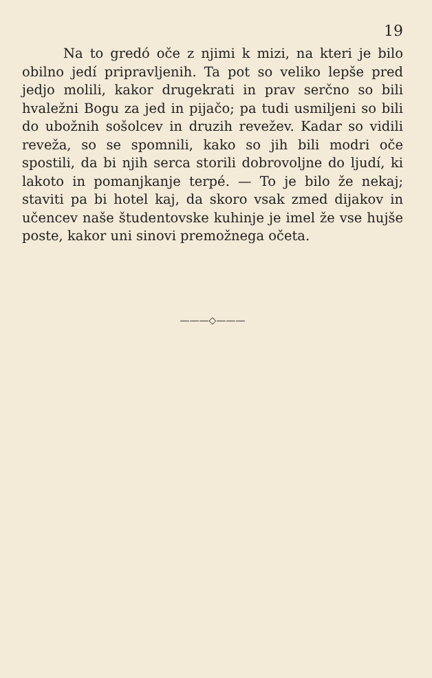19
Na to gredó oče z njimi k mizi, na kteri je bilo obilno jedí pripravljenih. Ta pot so veliko lepše pred jedjo molili, kakor druge­krati in prav serčno so bili hvaležni Bogu za jed in pijačo; pa tudi usmiljeni so bili do ubožnih sošolcev in druzih revežev. Kadar so vidili reveža, so se spomnili, kako so jih bili modri oče spostili, da bi njih serca storili dobrovoljne do ljudí, ki lakoto in pomanjkanje terpé. — To je bilo že nekaj; staviti pa bi hotel kaj, da skoro vsak zmed dijakov in učencev naše študentovske kuhinje je imel že vse hujše poste, kakor uni sinovi premožnega očeta.
———◇———